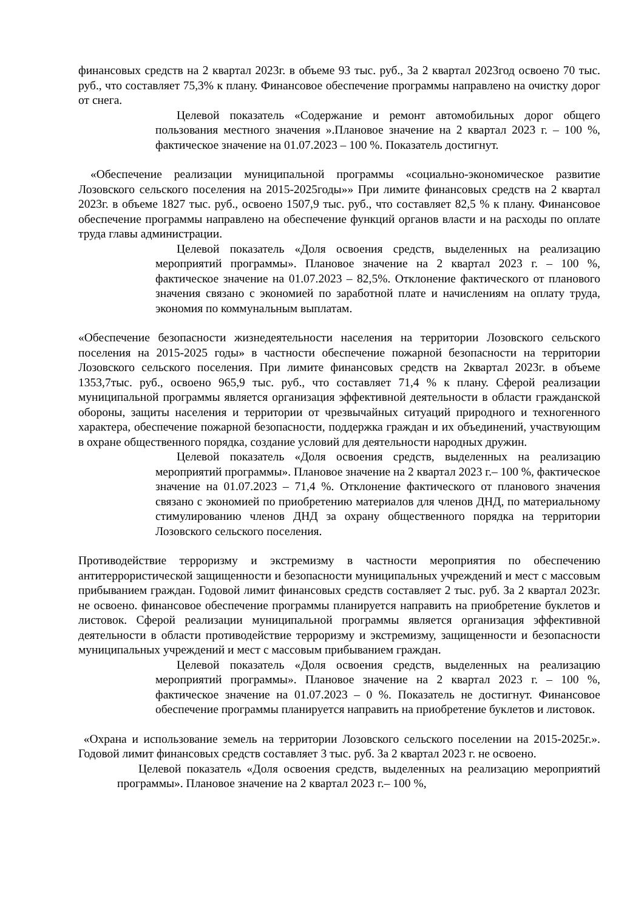финансовых средств на 2 квартал 2023г. в объеме 93 тыс. руб., За 2 квартал 2023год освоено 70 тыс. руб., что составляет 75,3% к плану. Финансовое обеспечение программы направлено на очистку дорог от снега.
Целевой показатель «Содержание и ремонт автомобильных дорог общего пользования местного значения ».Плановое значение на 2 квартал 2023 г. – 100 %, фактическое значение на 01.07.2023 – 100 %. Показатель достигнут.
«Обеспечение реализации муниципальной программы «социально-экономическое развитие Лозовского сельского поселения на 2015-2025годы»» При лимите финансовых средств на 2 квартал 2023г. в объеме 1827 тыс. руб., освоено 1507,9 тыс. руб., что составляет 82,5 % к плану. Финансовое обеспечение программы направлено на обеспечение функций органов власти и на расходы по оплате труда главы администрации.
Целевой показатель «Доля освоения средств, выделенных на реализацию мероприятий программы». Плановое значение на 2 квартал 2023 г. – 100 %, фактическое значение на 01.07.2023 – 82,5%. Отклонение фактического от планового значения связано с экономией по заработной плате и начислениям на оплату труда, экономия по коммунальным выплатам.
«Обеспечение безопасности жизнедеятельности населения на территории Лозовского сельского поселения на 2015-2025 годы» в частности обеспечение пожарной безопасности на территории Лозовского сельского поселения. При лимите финансовых средств на 2квартал 2023г. в объеме 1353,7тыс. руб., освоено 965,9 тыс. руб., что составляет 71,4 % к плану. Сферой реализации муниципальной программы является организация эффективной деятельности в области гражданской обороны, защиты населения и территории от чрезвычайных ситуаций природного и техногенного характера, обеспечение пожарной безопасности, поддержка граждан и их объединений, участвующим в охране общественного порядка, создание условий для деятельности народных дружин.
Целевой показатель «Доля освоения средств, выделенных на реализацию мероприятий программы». Плановое значение на 2 квартал 2023 г.– 100 %, фактическое значение на 01.07.2023 – 71,4 %. Отклонение фактического от планового значения связано с экономией по приобретению материалов для членов ДНД, по материальному стимулированию членов ДНД за охрану общественного порядка на территории Лозовского сельского поселения.
Противодействие терроризму и экстремизму в частности мероприятия по обеспечению антитеррористической защищенности и безопасности муниципальных учреждений и мест с массовым прибыванием граждан. Годовой лимит финансовых средств составляет 2 тыс. руб. За 2 квартал 2023г. не освоено. финансовое обеспечение программы планируется направить на приобретение буклетов и листовок. Сферой реализации муниципальной программы является организация эффективной деятельности в области противодействие терроризму и экстремизму, защищенности и безопасности муниципальных учреждений и мест с массовым прибыванием граждан.
Целевой показатель «Доля освоения средств, выделенных на реализацию мероприятий программы». Плановое значение на 2 квартал 2023 г. – 100 %, фактическое значение на 01.07.2023 – 0 %. Показатель не достигнут. Финансовое обеспечение программы планируется направить на приобретение буклетов и листовок.
«Охрана и использование земель на территории Лозовского сельского поселении на 2015-2025г.». Годовой лимит финансовых средств составляет 3 тыс. руб. За 2 квартал 2023 г. не освоено.
Целевой показатель «Доля освоения средств, выделенных на реализацию мероприятий программы». Плановое значение на 2 квартал 2023 г.– 100 %,